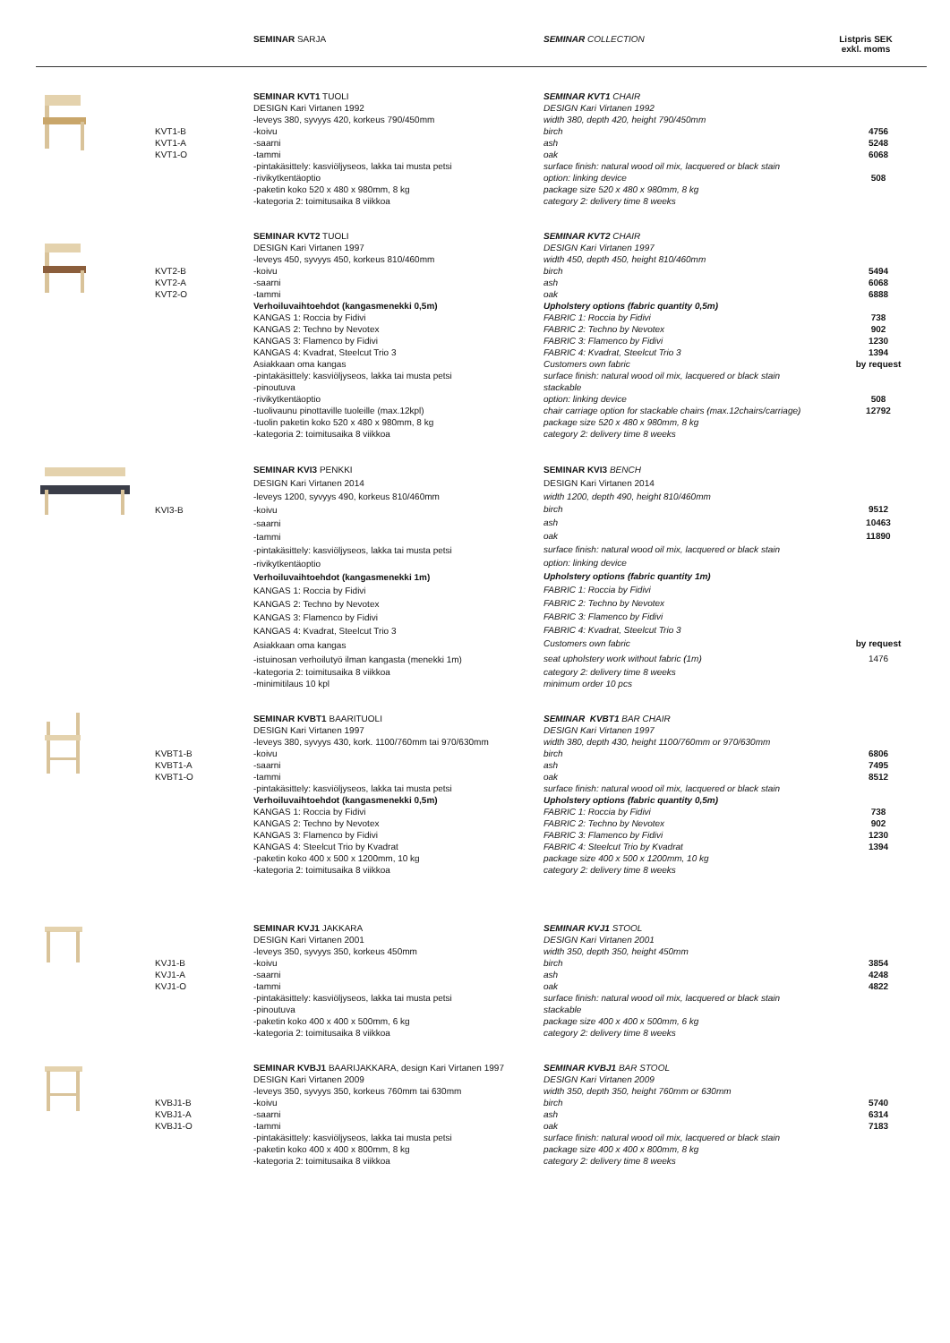SEMINAR SARJA SEMINAR COLLECTION Listpris SEK
exkl. moms
| | | SEMINAR KVT1 TUOLI | SEMINAR KVT1 CHAIR | |
| | | DESIGN Kari Virtanen 1992 | DESIGN Kari Virtanen 1992 | |
| | | -leveys 380, syvyys 420, korkeus 790/450mm | width 380, depth 420, height 790/450mm | |
| | KVT1-B | -koivu | birch | 4756 |
| | KVT1-A | -saarni | ash | 5248 |
| | KVT1-O | -tammi | oak | 6068 |
| | | -pintakäsittely: kasviöljyseos, lakka tai musta petsi | surface finish: natural wood oil mix, lacquered or black stain | |
| | | -rivikytkentäoptio | option: linking device | 508 |
| | | -paketin koko 520 x 480 x 980mm, 8 kg | package size 520 x 480 x 980mm, 8 kg | |
| | | -kategoria 2: toimitusaika 8 viikkoa | category 2: delivery time 8 weeks | |
| | | SEMINAR KVT2 TUOLI | SEMINAR KVT2 CHAIR | |
| | | DESIGN Kari Virtanen 1997 | DESIGN Kari Virtanen 1997 | |
| | | -leveys 450, syvyys 450, korkeus 810/460mm | width 450, depth 450, height 810/460mm | |
| | KVT2-B | -koivu | birch | 5494 |
| | KVT2-A | -saarni | ash | 6068 |
| | KVT2-O | -tammi | oak | 6888 |
| | | Verhoiluvaihtoehdot (kangasmenekki 0,5m) | Upholstery options (fabric quantity 0,5m) | |
| | | KANGAS 1: Roccia by Fidivi | FABRIC 1: Roccia by Fidivi | 738 |
| | | KANGAS 2: Techno by Nevotex | FABRIC 2: Techno by Nevotex | 902 |
| | | KANGAS 3: Flamenco by Fidivi | FABRIC 3: Flamenco by Fidivi | 1230 |
| | | KANGAS 4: Kvadrat, Steelcut Trio 3 | FABRIC 4: Kvadrat, Steelcut Trio 3 | 1394 |
| | | Asiakkaan oma kangas | Customers own fabric | by request |
| | | -pintakäsittely: kasviöljyseos, lakka tai musta petsi | surface finish: natural wood oil mix, lacquered or black stain | |
| | | -pinoutuva | stackable | |
| | | -rivikytkentäoptio | option: linking device | 508 |
| | | -tuolivaunu pinottaville tuoleille (max.12kpl) | chair carriage option for stackable chairs (max.12chairs/carriage) | 12792 |
| | | -tuolin paketin koko 520 x 480 x 980mm, 8 kg | package size 520 x 480 x 980mm, 8 kg | |
| | | -kategoria 2: toimitusaika 8 viikkoa | category 2: delivery time 8 weeks | |
| | | SEMINAR KVI3 PENKKI | SEMINAR KVI3 BENCH | |
| | | DESIGN Kari Virtanen 2014 | DESIGN Kari Virtanen 2014 | |
| | | -leveys 1200, syvyys 490, korkeus 810/460mm | width 1200, depth 490, height 810/460mm | |
| | KVI3-B | -koivu | birch | 9512 |
| | | -saarni | ash | 10463 |
| | | -tammi | oak | 11890 |
| | | -pintakäsittely: kasviöljyseos, lakka tai musta petsi | surface finish: natural wood oil mix, lacquered or black stain | |
| | | -rivikytkentäoptio | option: linking device | |
| | | Verhoiluvaihtoehdot (kangasmenekki 1m) | Upholstery options (fabric quantity 1m) | |
| | | KANGAS 1: Roccia by Fidivi | FABRIC 1: Roccia by Fidivi | |
| | | KANGAS 2: Techno by Nevotex | FABRIC 2: Techno by Nevotex | |
| | | KANGAS 3: Flamenco by Fidivi | FABRIC 3: Flamenco by Fidivi | |
| | | KANGAS 4: Kvadrat, Steelcut Trio 3 | FABRIC 4: Kvadrat, Steelcut Trio 3 | |
| | | Asiakkaan oma kangas | Customers own fabric | by request |
| | | -istuinosan verhoilutyö ilman kangasta (menekki 1m) | seat upholstery work without fabric (1m) | 1476 |
| | | -kategoria 2: toimitusaika 8 viikkoa | category 2: delivery time 8 weeks | |
| | | -minimitilaus 10 kpl | minimum order 10 pcs | |
| | | SEMINAR KVBT1 BAARITUOLI | SEMINAR KVBT1 BAR CHAIR | |
| | | DESIGN Kari Virtanen 1997 | DESIGN Kari Virtanen 1997 | |
| | | -leveys 380, syvyys 430, kork. 1100/760mm tai 970/630mm | width 380, depth 430, height 1100/760mm or 970/630mm | |
| | KVBT1-B | -koivu | birch | 6806 |
| | KVBT1-A | -saarni | ash | 7495 |
| | KVBT1-O | -tammi | oak | 8512 |
| | | -pintakäsittely: kasviöljyseos, lakka tai musta petsi | surface finish: natural wood oil mix, lacquered or black stain | |
| | | Verhoiluvaihtoehdot (kangasmenekki 0,5m) | Upholstery options (fabric quantity 0,5m) | |
| | | KANGAS 1: Roccia by Fidivi | FABRIC 1: Roccia by Fidivi | 738 |
| | | KANGAS 2: Techno by Nevotex | FABRIC 2: Techno by Nevotex | 902 |
| | | KANGAS 3: Flamenco by Fidivi | FABRIC 3: Flamenco by Fidivi | 1230 |
| | | KANGAS 4: Steelcut Trio by Kvadrat | FABRIC 4: Steelcut Trio by Kvadrat | 1394 |
| | | -paketin koko 400 x 500 x 1200mm, 10 kg | package size 400 x 500 x 1200mm, 10 kg | |
| | | -kategoria 2: toimitusaika 8 viikkoa | category 2: delivery time 8 weeks | |
| | | SEMINAR KVJ1 JAKKARA | SEMINAR KVJ1 STOOL | |
| | | DESIGN Kari Virtanen 2001 | DESIGN Kari Virtanen 2001 | |
| | | -leveys 350, syvyys 350, korkeus 450mm | width 350, depth 350, height 450mm | |
| | KVJ1-B | -koivu | birch | 3854 |
| | KVJ1-A | -saarni | ash | 4248 |
| | KVJ1-O | -tammi | oak | 4822 |
| | | -pintakäsittely: kasviöljyseos, lakka tai musta petsi | surface finish: natural wood oil mix, lacquered or black stain | |
| | | -pinoutuva | stackable | |
| | | -paketin koko 400 x 400 x 500mm, 6 kg | package size 400 x 400 x 500mm, 6 kg | |
| | | -kategoria 2: toimitusaika 8 viikkoa | category 2: delivery time 8 weeks | |
| | | SEMINAR KVBJ1 BAARIJAKKARA, design Kari Virtanen 1997 | SEMINAR KVBJ1 BAR STOOL | |
| | | DESIGN Kari Virtanen 2009 | DESIGN Kari Virtanen 2009 | |
| | | -leveys 350, syvyys 350, korkeus 760mm tai 630mm | width 350, depth 350, height 760mm or 630mm | |
| | KVBJ1-B | -koivu | birch | 5740 |
| | KVBJ1-A | -saarni | ash | 6314 |
| | KVBJ1-O | -tammi | oak | 7183 |
| | | -pintakäsittely: kasviöljyseos, lakka tai musta petsi | surface finish: natural wood oil mix, lacquered or black stain | |
| | | -paketin koko 400 x 400 x 800mm, 8 kg | package size 400 x 400 x 800mm, 8 kg | |
| | | -kategoria 2: toimitusaika 8 viikkoa | category 2: delivery time 8 weeks | |